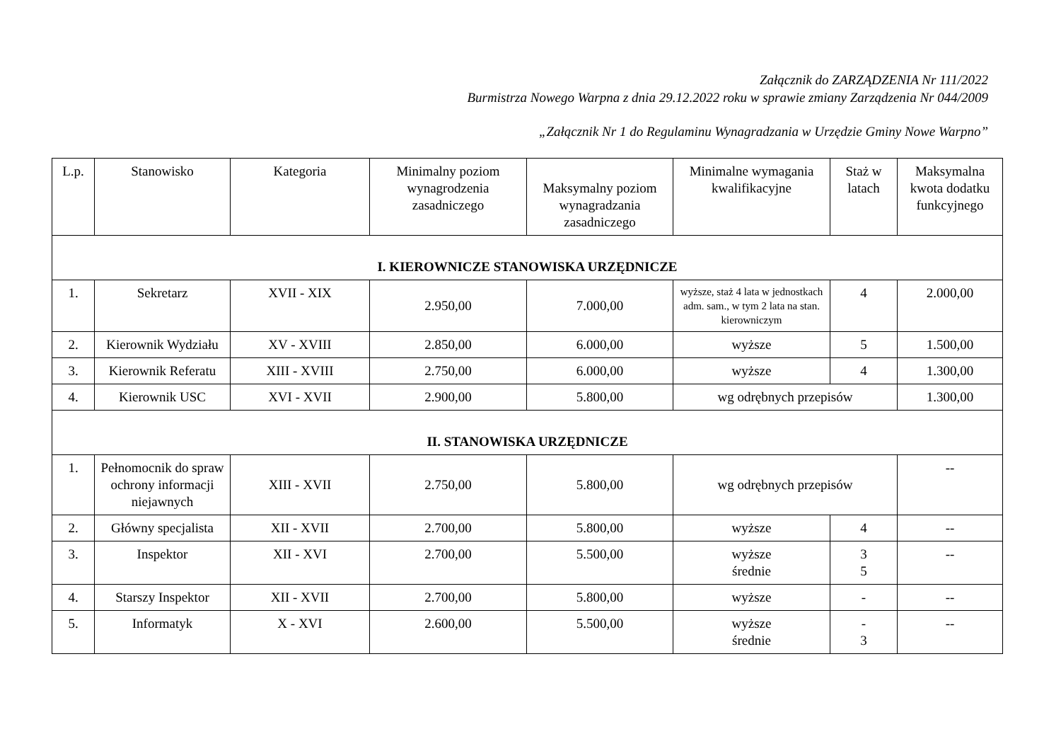Załącznik do ZARZĄDZENIA Nr 111/2022
Burmistrza Nowego Warpna z dnia 29.12.2022 roku w sprawie zmiany Zarządzenia Nr 044/2009
„Załącznik Nr 1 do Regulaminu Wynagradzania w Urzędzie Gminy Nowe Warpno”
| L.p. | Stanowisko | Kategoria | Minimalny poziom wynagrodzenia zasadniczego | Maksymalny poziom wynagradzania zasadniczego | Minimalne wymagania kwalifikacyjne | Staż w latach | Maksymalna kwota dodatku funkcyjnego |
| --- | --- | --- | --- | --- | --- | --- | --- |
| I. KIEROWNICZE STANOWISKA URZĘDNICZE | | | | | | | |
| 1. | Sekretarz | XVII - XIX | 2.950,00 | 7.000,00 | wyższe, staż 4 lata w jednostkach adm. sam., w tym 2 lata na stan. kierowniczym | 4 | 2.000,00 |
| 2. | Kierownik Wydziału | XV - XVIII | 2.850,00 | 6.000,00 | wyższe | 5 | 1.500,00 |
| 3. | Kierownik Referatu | XIII - XVIII | 2.750,00 | 6.000,00 | wyższe | 4 | 1.300,00 |
| 4. | Kierownik USC | XVI - XVII | 2.900,00 | 5.800,00 | wg odrębnych przepisów | | 1.300,00 |
| II. STANOWISKA URZĘDNICZE | | | | | | | |
| 1. | Pełnomocnik do spraw ochrony informacji niejawnych | XIII - XVII | 2.750,00 | 5.800,00 | wg odrębnych przepisów | | -- |
| 2. | Główny specjalista | XII - XVII | 2.700,00 | 5.800,00 | wyższe | 4 | -- |
| 3. | Inspektor | XII - XVI | 2.700,00 | 5.500,00 | wyższe średnie | 3 5 | -- |
| 4. | Starszy Inspektor | XII - XVII | 2.700,00 | 5.800,00 | wyższe | - | -- |
| 5. | Informatyk | X - XVI | 2.600,00 | 5.500,00 | wyższe średnie | - 3 | -- |